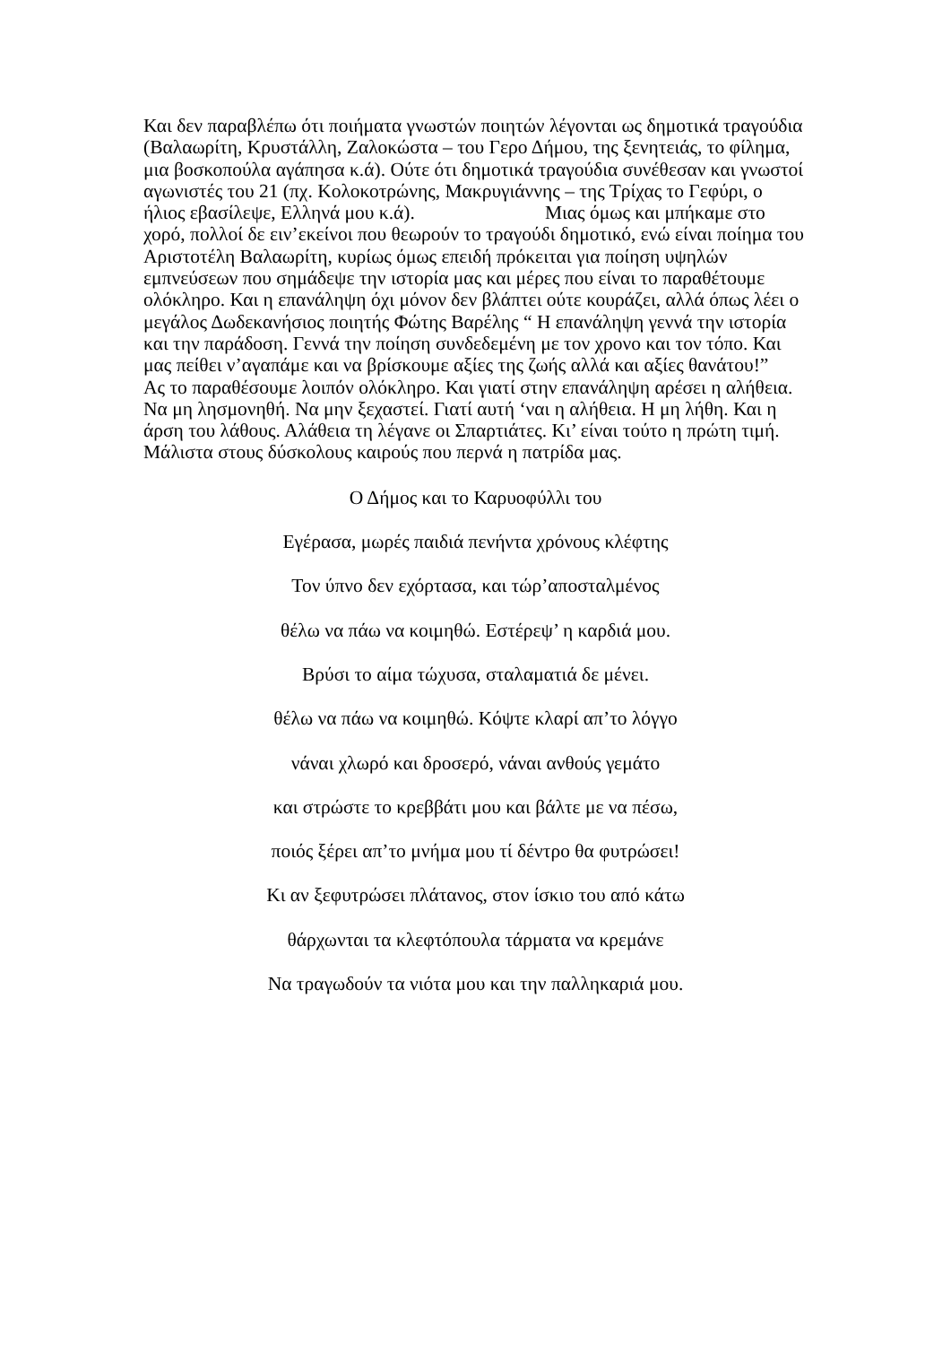Και δεν παραβλέπω ότι ποιήματα γνωστών ποιητών λέγονται ως δημοτικά τραγούδια (Βαλαωρίτη, Κρυστάλλη, Ζαλοκώστα – του Γερο Δήμου, της ξενητειάς, το φίλημα, μια βοσκοπούλα αγάπησα κ.ά). Ούτε ότι δημοτικά τραγούδια συνέθεσαν και γνωστοί αγωνιστές του 21 (πχ. Κολοκοτρώνης, Μακρυγιάννης – της Τρίχας το Γεφύρι, ο ήλιος εβασίλεψε, Ελληνά μου κ.ά). Μιας όμως και μπήκαμε στο χορό, πολλοί δε ειν’εκείνοι που θεωρούν το τραγούδι δημοτικό, ενώ είναι ποίημα του Αριστοτέλη Βαλαωρίτη, κυρίως όμως επειδή πρόκειται για ποίηση υψηλών εμπνεύσεων που σημάδεψε την ιστορία μας και μέρες που είναι το παραθέτουμε ολόκληρο. Και η επανάληψη όχι μόνον δεν βλάπτει ούτε κουράζει, αλλά όπως λέει ο μεγάλος Δωδεκανήσιος ποιητής Φώτης Βαρέλης “ Η επανάληψη γεννά την ιστορία και την παράδοση. Γεννά την ποίηση συνδεδεμένη με τον χρονο και τον τόπο. Και μας πείθει ν’αγαπάμε και να βρίσκουμε αξίες της ζωής αλλά και αξίες θανάτου!”
Ας το παραθέσουμε λοιπόν ολόκληρο. Και γιατί στην επανάληψη αρέσει η αλήθεια. Να μη λησμονηθή. Να μην ξεχαστεί. Γιατί αυτή ‘ναι η αλήθεια. Η μη λήθη. Και η άρση του λάθους. Αλάθεια τη λέγανε οι Σπαρτιάτες. Κι’ είναι τούτο η πρώτη τιμή. Μάλιστα στους δύσκολους καιρούς που περνά η πατρίδα μας.
Ο Δήμος και το Καρυοφύλλι του
Εγέρασα, μωρές παιδιά πενήντα χρόνους κλέφτης
Τον ύπνο δεν εχόρτασα, και τώρ’αποσταλμένος
θέλω να πάω να κοιμηθώ. Εστέρεψ’ η καρδιά μου.
Βρύσι το αίμα τώχυσα, σταλαματιά δε μένει.
θέλω να πάω να κοιμηθώ. Κόψτε κλαρί απ’το λόγγο
νάναι χλωρό και δροσερό, νάναι ανθούς γεμάτο
και στρώστε το κρεββάτι μου και βάλτε με να πέσω,
ποιός ξέρει απ’το μνήμα μου τί δέντρο θα φυτρώσει!
Κι αν ξεφυτρώσει πλάτανος, στον ίσκιο του από κάτω
θάρχωνται τα κλεφτόπουλα τάρματα να κρεμάνε
Να τραγωδούν τα νιότα μου και την παλληκαριά μου.